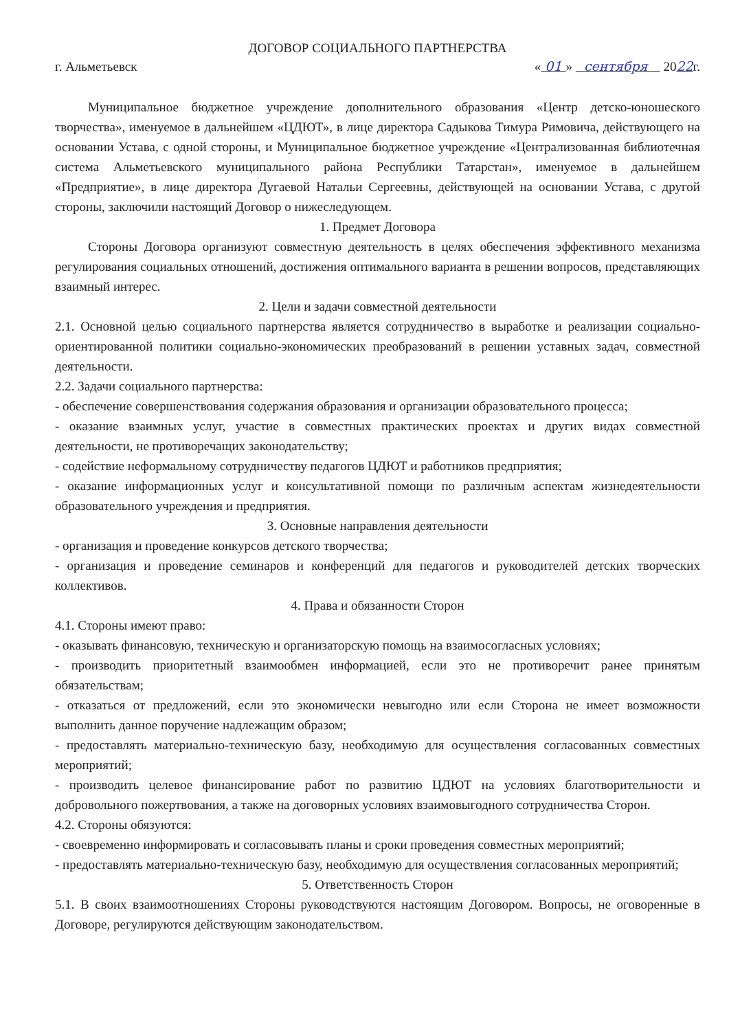ДОГОВОР СОЦИАЛЬНОГО ПАРТНЕРСТВА
г. Альметьевск « 01 » сентября 2022г.
Муниципальное бюджетное учреждение дополнительного образования «Центр детско-юношеского творчества», именуемое в дальнейшем «ЦДЮТ», в лице директора Садыкова Тимура Римовича, действующего на основании Устава, с одной стороны, и Муниципальное бюджетное учреждение «Централизованная библиотечная система Альметьевского муниципального района Республики Татарстан», именуемое в дальнейшем «Предприятие», в лице директора Дугаевой Натальи Сергеевны, действующей на основании Устава, с другой стороны, заключили настоящий Договор о нижеследующем.
1. Предмет Договора
Стороны Договора организуют совместную деятельность в целях обеспечения эффективного механизма регулирования социальных отношений, достижения оптимального варианта в решении вопросов, представляющих взаимный интерес.
2. Цели и задачи совместной деятельности
2.1. Основной целью социального партнерства является сотрудничество в выработке и реализации социально-ориентированной политики социально-экономических преобразований в решении уставных задач, совместной деятельности.
2.2. Задачи социального партнерства:
- обеспечение совершенствования содержания образования и организации образовательного процесса;
- оказание взаимных услуг, участие в совместных практических проектах и других видах совместной деятельности, не противоречащих законодательству;
- содействие неформальному сотрудничеству педагогов ЦДЮТ и работников предприятия;
- оказание информационных услуг и консультативной помощи по различным аспектам жизнедеятельности образовательного учреждения и предприятия.
3. Основные направления деятельности
- организация и проведение конкурсов детского творчества;
- организация и проведение семинаров и конференций для педагогов и руководителей детских творческих коллективов.
4. Права и обязанности Сторон
4.1. Стороны имеют право:
- оказывать финансовую, техническую и организаторскую помощь на взаимосогласных условиях;
- производить приоритетный взаимообмен информацией, если это не противоречит ранее принятым обязательствам;
- отказаться от предложений, если это экономически невыгодно или если Сторона не имеет возможности выполнить данное поручение надлежащим образом;
- предоставлять материально-техническую базу, необходимую для осуществления согласованных совместных мероприятий;
- производить целевое финансирование работ по развитию ЦДЮТ на условиях благотворительности и добровольного пожертвования, а также на договорных условиях взаимовыгодного сотрудничества Сторон.
4.2. Стороны обязуются:
- своевременно информировать и согласовывать планы и сроки проведения совместных мероприятий;
- предоставлять материально-техническую базу, необходимую для осуществления согласованных мероприятий;
5. Ответственность Сторон
5.1. В своих взаимоотношениях Стороны руководствуются настоящим Договором. Вопросы, не оговоренные в Договоре, регулируются действующим законодательством.